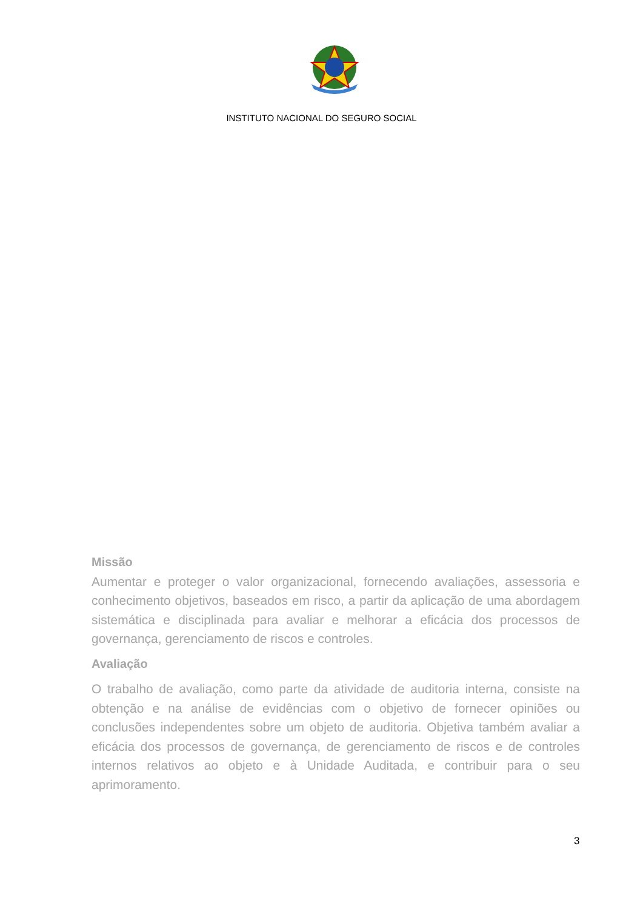INSTITUTO NACIONAL DO SEGURO SOCIAL
Missão
Aumentar e proteger o valor organizacional, fornecendo avaliações, assessoria e conhecimento objetivos, baseados em risco, a partir da aplicação de uma abordagem sistemática e disciplinada para avaliar e melhorar a eficácia dos processos de governança, gerenciamento de riscos e controles.
Avaliação
O trabalho de avaliação, como parte da atividade de auditoria interna, consiste na obtenção e na análise de evidências com o objetivo de fornecer opiniões ou conclusões independentes sobre um objeto de auditoria. Objetiva também avaliar a eficácia dos processos de governança, de gerenciamento de riscos e de controles internos relativos ao objeto e à Unidade Auditada, e contribuir para o seu aprimoramento.
3